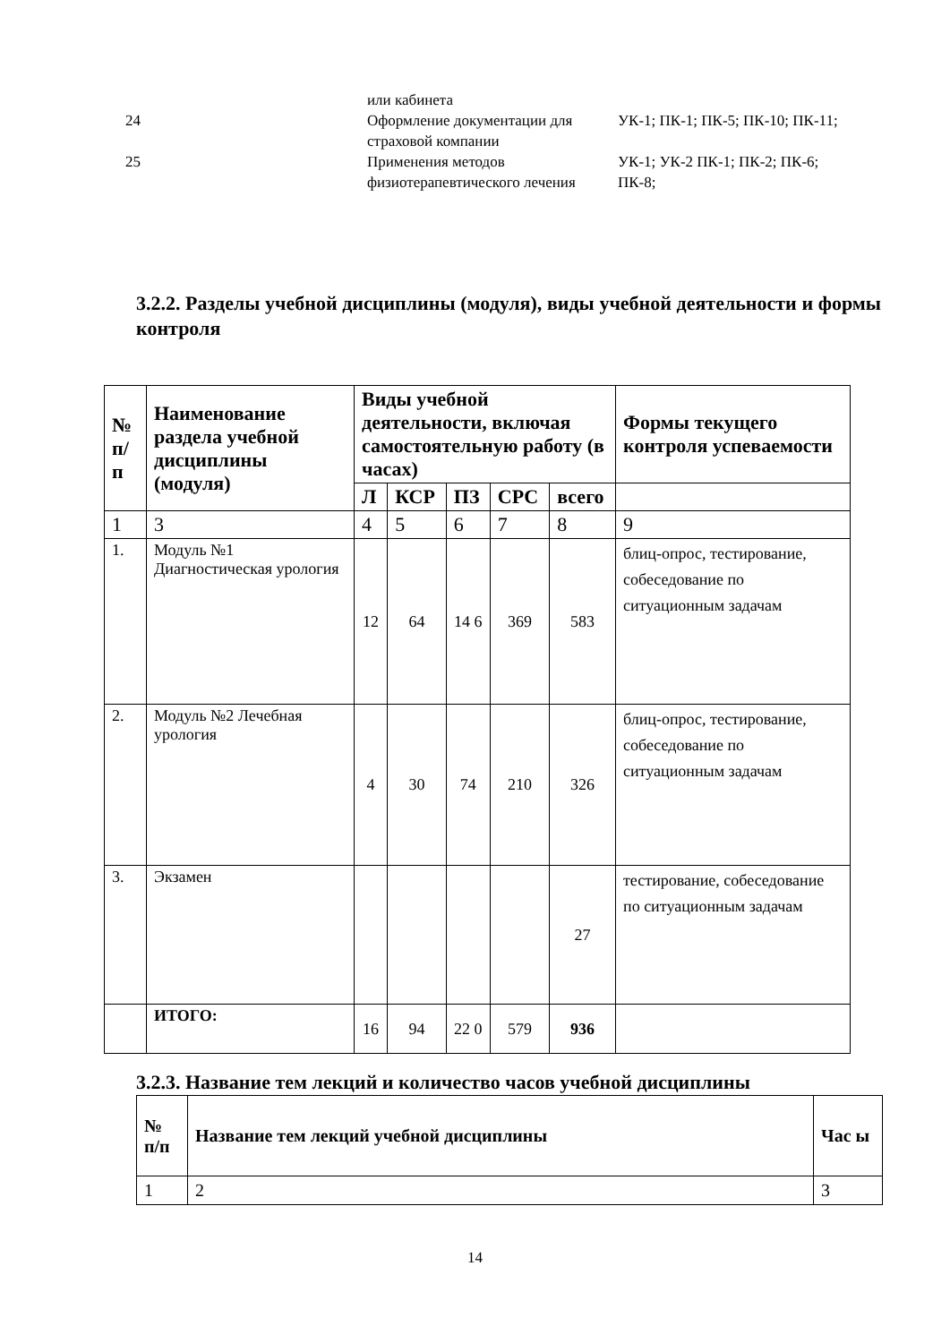| | или кабинета | |
| 24 | Оформление документации для страховой компании | УК-1; ПК-1; ПК-5; ПК-10; ПК-11; |
| 25 | Применения методов физиотерапевтического лечения | УК-1; УК-2 ПК-1; ПК-2; ПК-6; ПК-8; |
3.2.2. Разделы учебной дисциплины (модуля), виды учебной деятельности и формы контроля
| № п/ п | Наименование раздела учебной дисциплины (модуля) | Виды учебной деятельности, включая самостоятельную работу (в часах) | | | | | Формы текущего контроля успеваемости |
| --- | --- | --- | --- | --- | --- | --- | --- |
| | | Л | КСР | ПЗ | СРС | всего | |
| 1 | 3 | 4 | 5 | 6 | 7 | 8 | 9 |
| 1. | Модуль №1 Диагностическая урология | 12 | 64 | 14 6 | 369 | 583 | блиц-опрос, тестирование, собеседование по ситуационным задачам |
| 2. | Модуль №2 Лечебная урология | 4 | 30 | 74 | 210 | 326 | блиц-опрос, тестирование, собеседование по ситуационным задачам |
| 3. | Экзамен | | | | | 27 | тестирование, собеседование по ситуационным задачам |
| | ИТОГО: | 16 | 94 | 22 0 | 579 | 936 | |
3.2.3. Название тем лекций и количество часов учебной дисциплины
| № п/п | Название тем лекций учебной дисциплины | Час ы |
| --- | --- | --- |
| 1 | 2 | 3 |
14